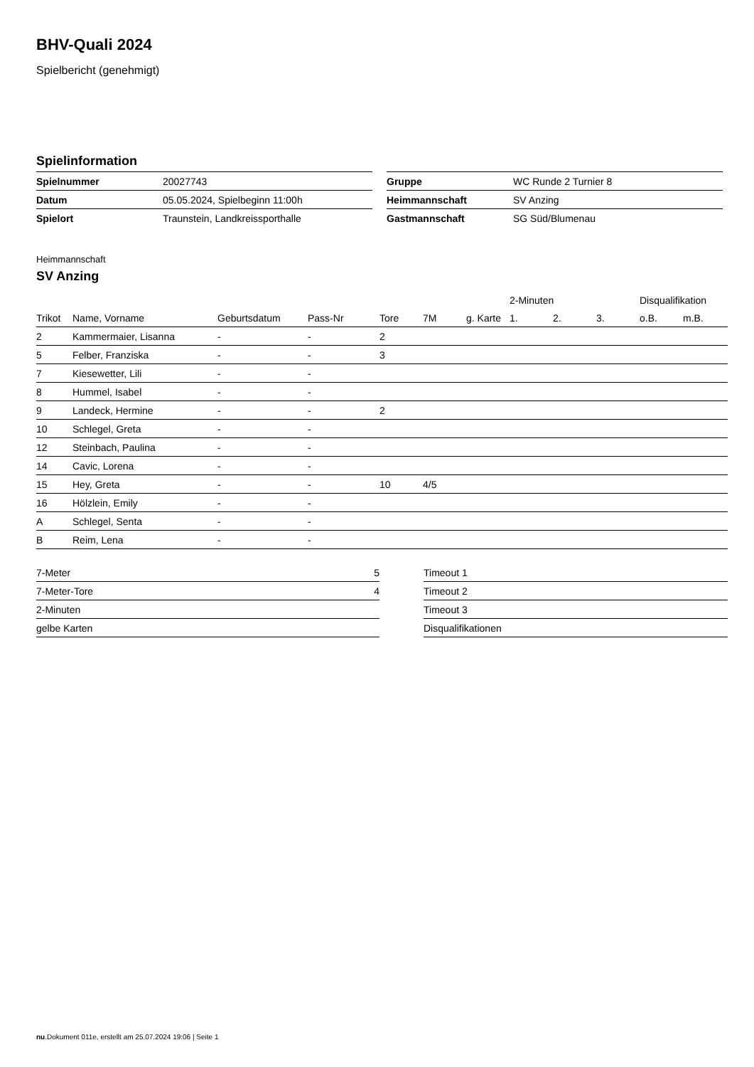BHV-Quali 2024
Spielbericht (genehmigt)
Spielinformation
| Spielnummer | 20027743 |
| Datum | 05.05.2024, Spielbeginn 11:00h |
| Spielort | Traunstein, Landkreissporthalle |
| Gruppe | WC Runde 2 Turnier 8 |
| Heimmannschaft | SV Anzing |
| Gastmannschaft | SG Süd/Blumenau |
Heimmannschaft
SV Anzing
| | | | | | | | 2-Minuten | | | Disqualifikation | |
| --- | --- | --- | --- | --- | --- | --- | --- | --- | --- | --- | --- |
| Trikot | Name, Vorname | Geburtsdatum | Pass-Nr | Tore | 7M | g. Karte | 1. | 2. | 3. | o.B. | m.B. |
| 2 | Kammermaier, Lisanna | - | - | 2 | | | | | | | |
| 5 | Felber, Franziska | - | - | 3 | | | | | | | |
| 7 | Kiesewetter, Lili | - | - | | | | | | | | |
| 8 | Hummel, Isabel | - | - | | | | | | | | |
| 9 | Landeck, Hermine | - | - | 2 | | | | | | | |
| 10 | Schlegel, Greta | - | - | | | | | | | | |
| 12 | Steinbach, Paulina | - | - | | | | | | | | |
| 14 | Cavic, Lorena | - | - | | | | | | | | |
| 15 | Hey, Greta | - | - | 10 | 4/5 | | | | | | |
| 16 | Hölzlein, Emily | - | - | | | | | | | | |
| A | Schlegel, Senta | - | - | | | | | | | | |
| B | Reim, Lena | - | - | | | | | | | | |
| 7-Meter | 5 |
| 7-Meter-Tore | 4 |
| 2-Minuten | |
| gelbe Karten | |
| Timeout 1 |
| Timeout 2 |
| Timeout 3 |
| Disqualifikationen |
nu.Dokument 011e, erstellt am 25.07.2024 19:06 | Seite 1